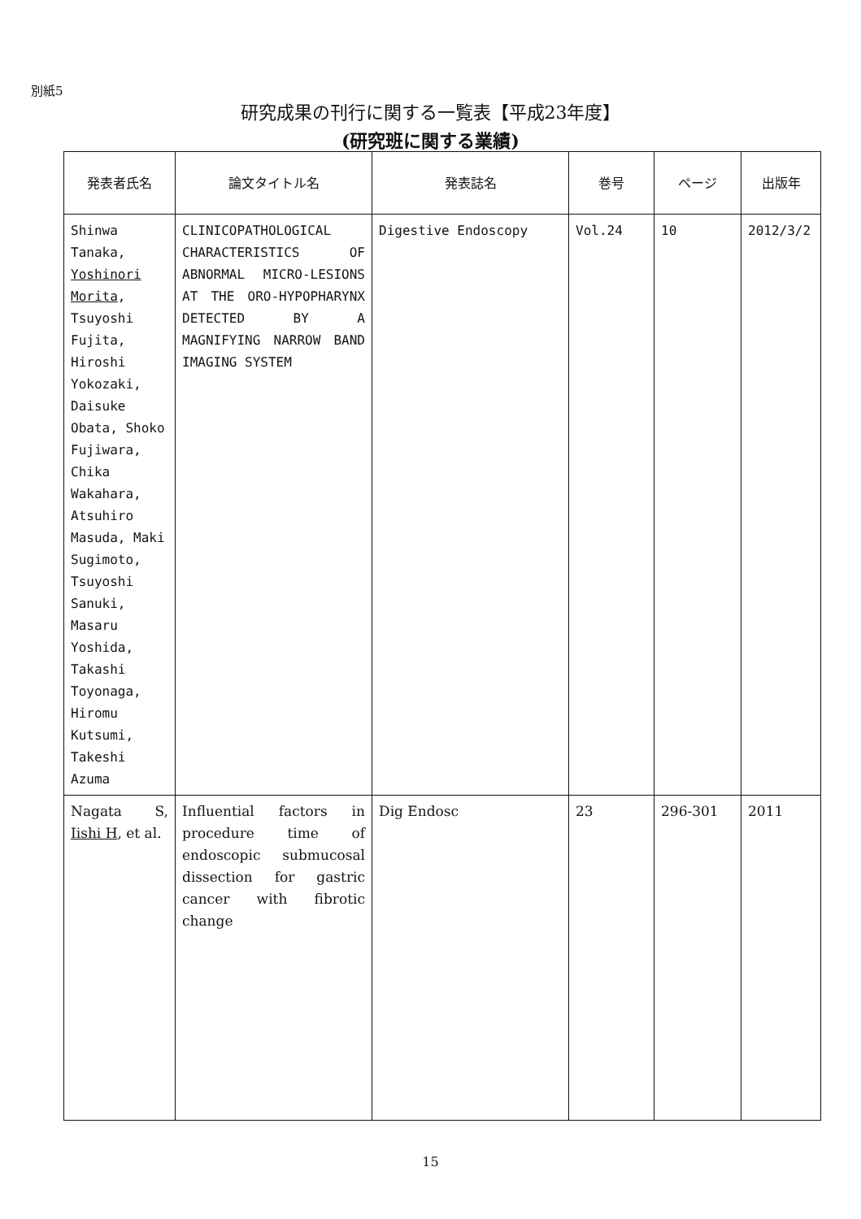別紙5
研究成果の刊行に関する一覧表【平成23年度】
(研究班に関する業績)
| 発表者氏名 | 論文タイトル名 | 発表誌名 | 巻号 | ページ | 出版年 |
| --- | --- | --- | --- | --- | --- |
| Shinwa Tanaka, Yoshinori Morita , Tsuyoshi Fujita, Hiroshi Yokozaki, Daisuke Obata, Shoko Fujiwara, Chika Wakahara, Atsuhiro Masuda, Maki Sugimoto, Tsuyoshi Sanuki, Masaru Yoshida, Takashi Toyonaga, Hiromu Kutsumi, Takeshi Azuma | CLINICOPATHOLOGICAL CHARACTERISTICS OF ABNORMAL MICRO-LESIONS AT THE ORO-HYPOPHARYNX DETECTED BY A MAGNIFYING NARROW BAND IMAGING SYSTEM | Digestive Endoscopy | Vol.24 | 10 | 2012/3/2 |
| Nagata S, Iishi H , et al. | Influential factors in procedure time of endoscopic submucosal dissection for gastric cancer with fibrotic change | Dig Endosc | 23 | 296-301 | 2011 |
15